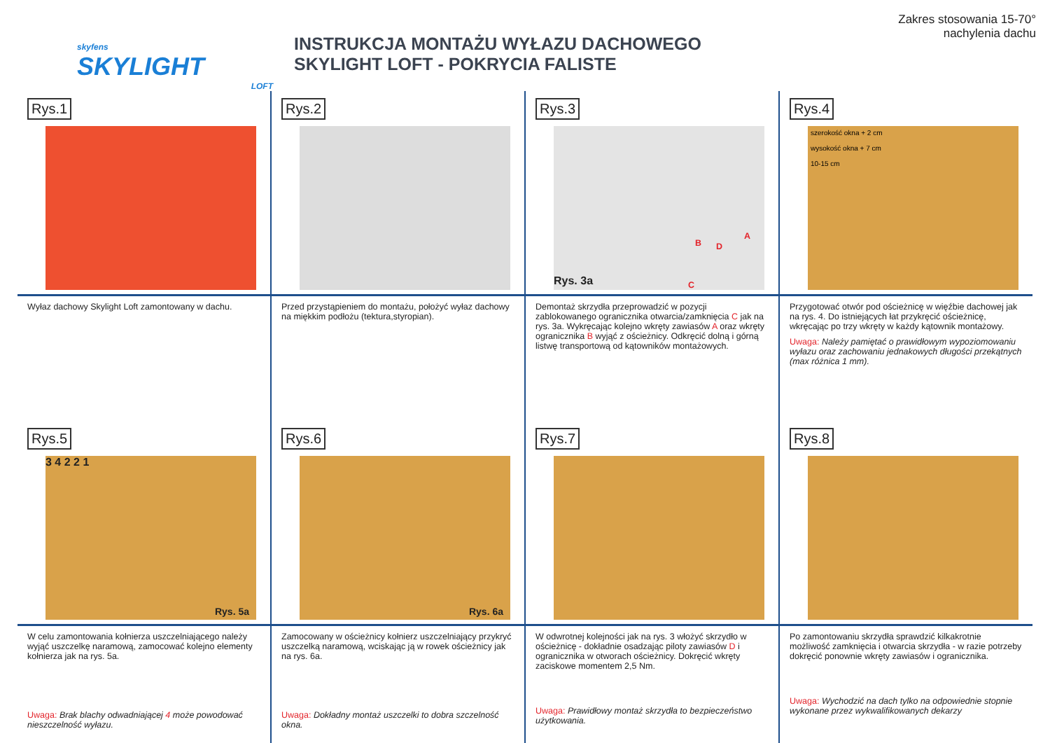skyfens
SKYLIGHT
LOFT
INSTRUKCJA MONTAŻU WYŁAZU DACHOWEGO
SKYLIGHT LOFT - POKRYCIA FALISTE
Zakres stosowania 15-70°
nachylenia dachu
Rys.1
Wyłaz dachowy Skylight Loft zamontowany w dachu.
Rys.2
Przed przystąpieniem do montażu, położyć wyłaz dachowy na miękkim podłożu (tektura,styropian).
Rys.3
Rys. 3a
B D
A
C
Demontaż skrzydła przeprowadzić w pozycji zablokowanego ogranicznika otwarcia/zamknięcia C jak na rys. 3a. Wykręcając kolejno wkręty zawiasów A oraz wkręty ogranicznika B wyjąć z ościeżnicy. Odkręcić dolną i górną listwę transportową od kątowników montażowych.
Rys.4
szerokość okna + 2 cm
wysokość okna + 7 cm
10-15 cm
Przygotować otwór pod ościeżnicę w więźbie dachowej jak na rys. 4. Do istniejących łat przykręcić ościeżnicę, wkręcając po trzy wkręty w każdy kątownik montażowy.
Uwaga: Należy pamiętać o prawidłowym wypoziomowaniu wyłazu oraz zachowaniu jednakowych długości przekątnych (max różnica 1 mm).
Rys.5
3 4 2 2 1
Rys. 5a
W celu zamontowania kołnierza uszczelniającego należy wyjąć uszczelkę naramową, zamocować kolejno elementy kołnierza jak na rys. 5a.
Uwaga: Brak blachy odwadniającej 4 może powodować nieszczelność wyłazu.
Rys.6
Rys. 6a
Zamocowany w ościeżnicy kołnierz uszczelniający przykryć uszczelką naramową, wciskając ją w rowek ościeżnicy jak na rys. 6a.
Uwaga: Dokładny montaż uszczelki to dobra szczelność okna.
Rys.7
W odwrotnej kolejności jak na rys. 3 włożyć skrzydło w ościeżnicę - dokładnie osadzając piloty zawiasów D i ogranicznika w otworach ościeżnicy. Dokręcić wkręty zaciskowe momentem 2,5 Nm.
Uwaga: Prawidłowy montaż skrzydła to bezpieczeństwo użytkowania.
Rys.8
Po zamontowaniu skrzydła sprawdzić kilkakrotnie możliwość zamknięcia i otwarcia skrzydła - w razie potrzeby dokręcić ponownie wkręty zawiasów i ogranicznika.
Uwaga: Wychodzić na dach tylko na odpowiednie stopnie wykonane przez wykwalifikowanych dekarzy